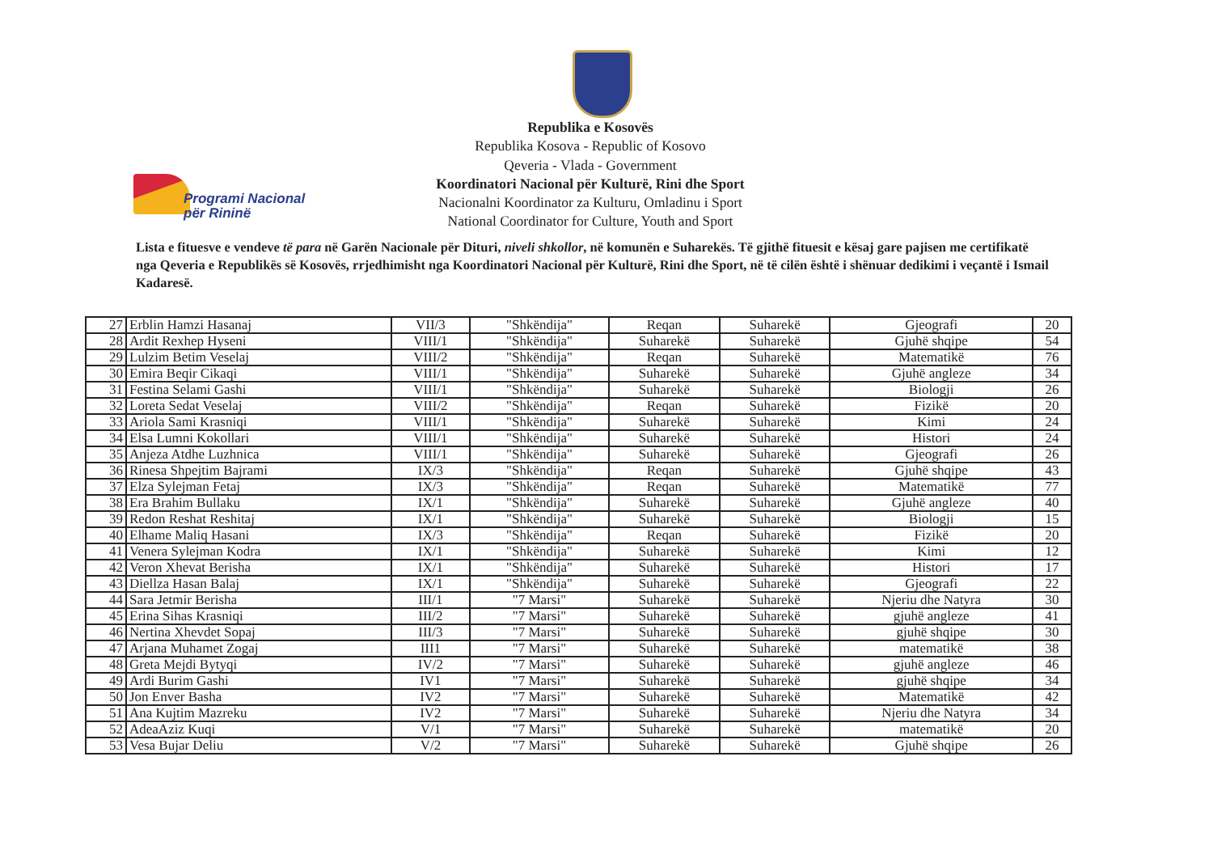Programi Nacional
për Rininë
Republika e Kosovës
Republika Kosova - Republic of Kosovo
Qeveria - Vlada - Government
Koordinatori Nacional për Kulturë, Rini dhe Sport
Nacionalni Koordinator za Kulturu, Omladinu i Sport
National Coordinator for Culture, Youth and Sport
Lista e fituesve e vendeve të para në Garën Nacionale për Dituri, niveli shkollor, në komunën e Suharekës. Të gjithë fituesit e kësaj gare pajisen me certifikatë nga Qeveria e Republikës së Kosovës, rrjedhimisht nga Koordinatori Nacional për Kulturë, Rini dhe Sport, në të cilën është i shënuar dedikimi i veçantë i Ismail Kadaresë.
| 27 | Erblin Hamzi Hasanaj | VII/3 | "Shkëndija" | Reqan | Suharekë | Gjeografi | 20 |
| 28 | Ardit Rexhep Hyseni | VIII/1 | "Shkëndija" | Suharekë | Suharekë | Gjuhë shqipe | 54 |
| 29 | Lulzim Betim Veselaj | VIII/2 | "Shkëndija" | Reqan | Suharekë | Matematikë | 76 |
| 30 | Emira Beqir Cikaqi | VIII/1 | "Shkëndija" | Suharekë | Suharekë | Gjuhë angleze | 34 |
| 31 | Festina Selami Gashi | VIII/1 | "Shkëndija" | Suharekë | Suharekë | Biologji | 26 |
| 32 | Loreta Sedat Veselaj | VIII/2 | "Shkëndija" | Reqan | Suharekë | Fizikë | 20 |
| 33 | Ariola Sami Krasniqi | VIII/1 | "Shkëndija" | Suharekë | Suharekë | Kimi | 24 |
| 34 | Elsa Lumni Kokollari | VIII/1 | "Shkëndija" | Suharekë | Suharekë | Histori | 24 |
| 35 | Anjeza Atdhe Luzhnica | VIII/1 | "Shkëndija" | Suharekë | Suharekë | Gjeografi | 26 |
| 36 | Rinesa Shpejtim Bajrami | IX/3 | "Shkëndija" | Reqan | Suharekë | Gjuhë shqipe | 43 |
| 37 | Elza Sylejman Fetaj | IX/3 | "Shkëndija" | Reqan | Suharekë | Matematikë | 77 |
| 38 | Era Brahim Bullaku | IX/1 | "Shkëndija" | Suharekë | Suharekë | Gjuhë angleze | 40 |
| 39 | Redon Reshat Reshitaj | IX/1 | "Shkëndija" | Suharekë | Suharekë | Biologji | 15 |
| 40 | Elhame Maliq Hasani | IX/3 | "Shkëndija" | Reqan | Suharekë | Fizikë | 20 |
| 41 | Venera Sylejman Kodra | IX/1 | "Shkëndija" | Suharekë | Suharekë | Kimi | 12 |
| 42 | Veron Xhevat Berisha | IX/1 | "Shkëndija" | Suharekë | Suharekë | Histori | 17 |
| 43 | Diellza Hasan Balaj | IX/1 | "Shkëndija" | Suharekë | Suharekë | Gjeografi | 22 |
| 44 | Sara Jetmir Berisha | III/1 | "7 Marsi" | Suharekë | Suharekë | Njeriu dhe Natyra | 30 |
| 45 | Erina Sihas Krasniqi | III/2 | "7 Marsi" | Suharekë | Suharekë | gjuhë angleze | 41 |
| 46 | Nertina Xhevdet Sopaj | III/3 | "7 Marsi" | Suharekë | Suharekë | gjuhë shqipe | 30 |
| 47 | Arjana Muhamet Zogaj | III1 | "7 Marsi" | Suharekë | Suharekë | matematikë | 38 |
| 48 | Greta Mejdi Bytyqi | IV/2 | "7 Marsi" | Suharekë | Suharekë | gjuhë angleze | 46 |
| 49 | Ardi Burim Gashi | IV1 | "7 Marsi" | Suharekë | Suharekë | gjuhë shqipe | 34 |
| 50 | Jon Enver Basha | IV2 | "7 Marsi" | Suharekë | Suharekë | Matematikë | 42 |
| 51 | Ana Kujtim Mazreku | IV2 | "7 Marsi" | Suharekë | Suharekë | Njeriu dhe Natyra | 34 |
| 52 | AdeaAziz Kuqi | V/1 | "7 Marsi" | Suharekë | Suharekë | matematikë | 20 |
| 53 | Vesa Bujar Deliu | V/2 | "7 Marsi" | Suharekë | Suharekë | Gjuhë shqipe | 26 |